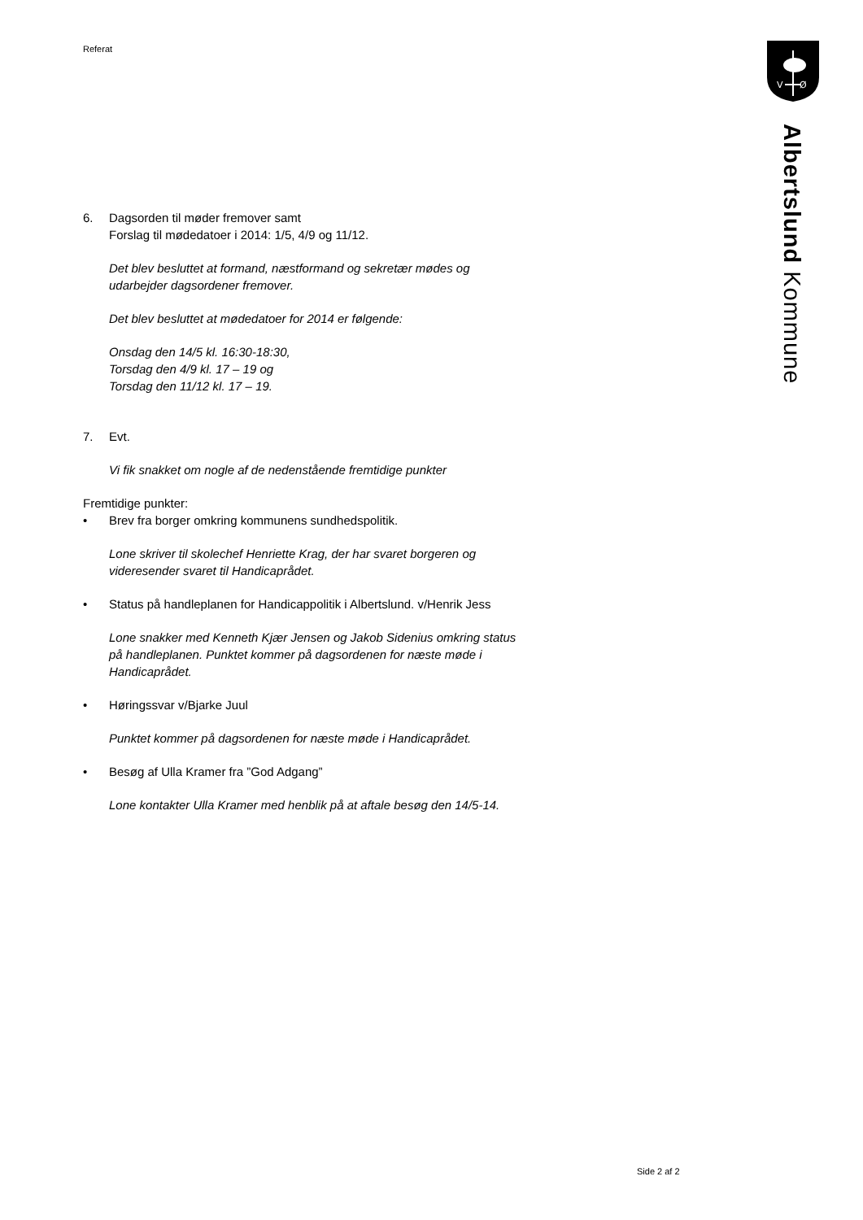V
Ø
Albertslund Kommune
Referat
6. Dagsorden til møder fremover samt
Forslag til mødedatoer i 2014: 1/5, 4/9 og 11/12.
Det blev besluttet at formand, næstformand og sekretær mødes og
udarbejder dagsordener fremover.
Det blev besluttet at mødedatoer for 2014 er følgende:
Onsdag den 14/5 kl. 16:30-18:30,
Torsdag den 4/9 kl. 17 – 19 og
Torsdag den 11/12 kl. 17 – 19.
7. Evt.
Vi fik snakket om nogle af de nedenstående fremtidige punkter
Fremtidige punkter:
• Brev fra borger omkring kommunens sundhedspolitik.
Lone skriver til skolechef Henriette Krag, der har svaret borgeren og
videresender svaret til Handicaprådet.
• Status på handleplanen for Handicappolitik i Albertslund. v/Henrik Jess
Lone snakker med Kenneth Kjær Jensen og Jakob Sidenius omkring status
på handleplanen. Punktet kommer på dagsordenen for næste møde i
Handicaprådet.
• Høringssvar v/Bjarke Juul
Punktet kommer på dagsordenen for næste møde i Handicaprådet.
• Besøg af Ulla Kramer fra ”God Adgang”
Lone kontakter Ulla Kramer med henblik på at aftale besøg den 14/5-14.
Side 2 af 2